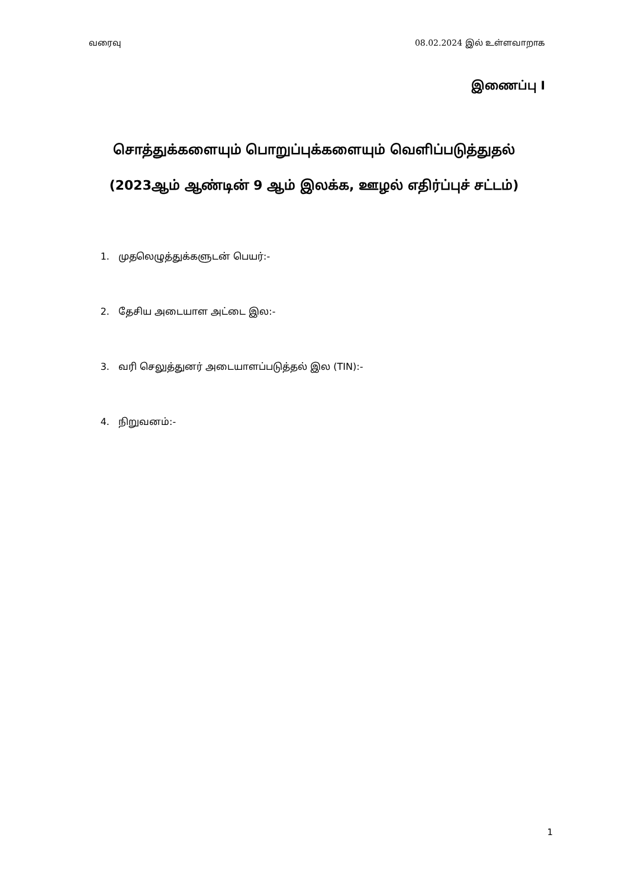வரைவு 08.02.2024 இல் உள்ளவாறாக
இணைப்பு I
சொத்துக்களையும் பொறுப்புக்களையும் வெளிப்படுத்துதல்
(2023ஆம் ஆண்டின் 9 ஆம் இலக்க, ஊழல் எதிர்ப்புச் சட்டம்)
1. முதலெழுத்துக்களுடன் பெயர்:-
2. தேசிய அடையாள அட்டை இல:-
3. வரி செலுத்துனர் அடையாளப்படுத்தல் இல (TIN):-
4. நிறுவனம்:-
1